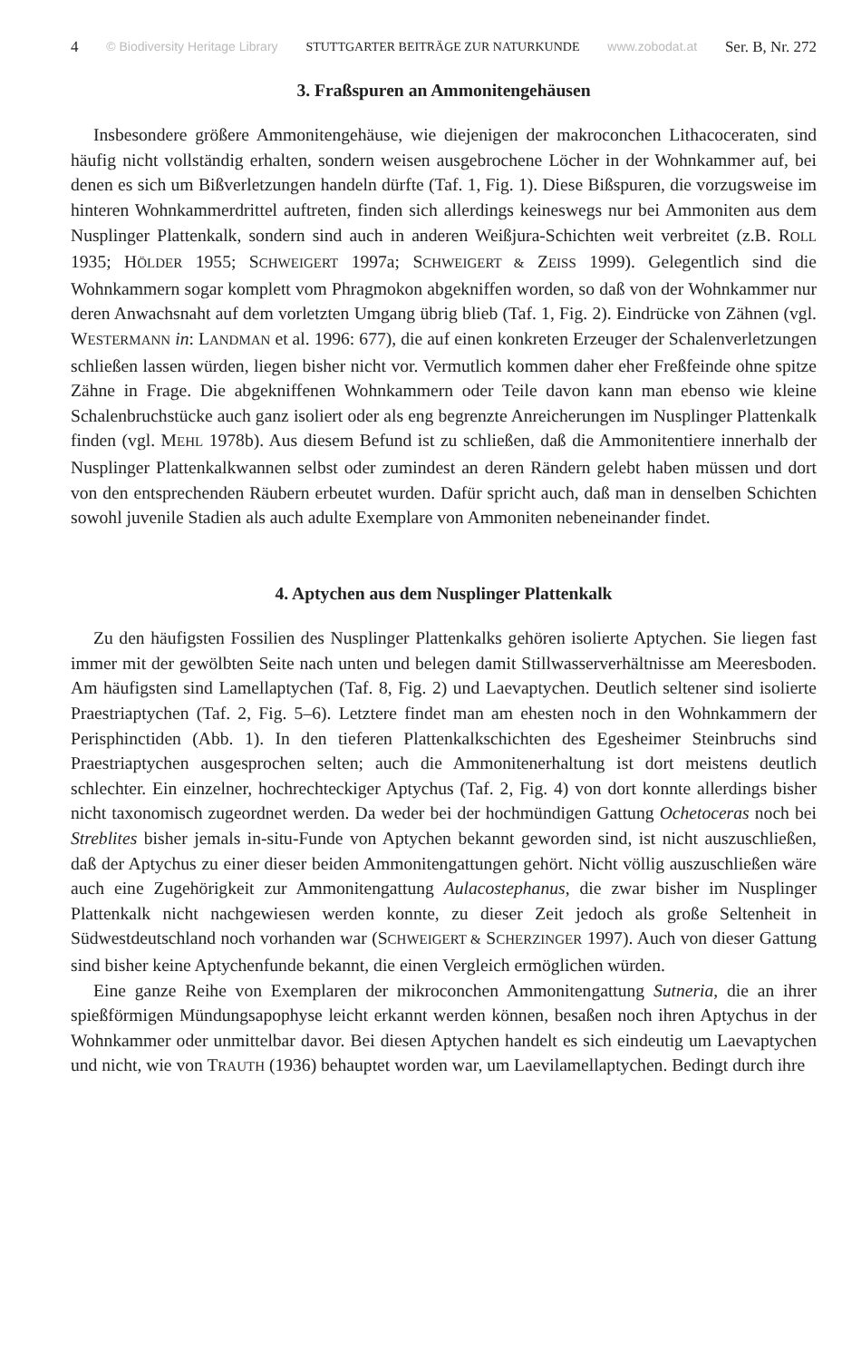4 © Biodiversity Heritage Library STUTTGARTER BEITRÄGE ZUR NATURKUNDE www.zobodat.at Ser. B, Nr. 272
3. Fraßspuren an Ammonitengehäusen
Insbesondere größere Ammonitengehäuse, wie diejenigen der makroconchen Lithacoceraten, sind häufig nicht vollständig erhalten, sondern weisen ausgebrochene Löcher in der Wohnkammer auf, bei denen es sich um Bißverletzungen handeln dürfte (Taf. 1, Fig. 1). Diese Bißspuren, die vorzugsweise im hinteren Wohnkammerdrittel auftreten, finden sich allerdings keineswegs nur bei Ammoniten aus dem Nusplinger Plattenkalk, sondern sind auch in anderen Weißjura-Schichten weit verbreitet (z.B. ROLL 1935; HÖLDER 1955; SCHWEIGERT 1997a; SCHWEIGERT & ZEISS 1999). Gelegentlich sind die Wohnkammern sogar komplett vom Phragmokon abgekniffen worden, so daß von der Wohnkammer nur deren Anwachsnaht auf dem vorletzten Umgang übrig blieb (Taf. 1, Fig. 2). Eindrücke von Zähnen (vgl. WESTERMANN in: LANDMAN et al. 1996: 677), die auf einen konkreten Erzeuger der Schalenverletzungen schließen lassen würden, liegen bisher nicht vor. Vermutlich kommen daher eher Freßfeinde ohne spitze Zähne in Frage. Die abgekniffenen Wohnkammern oder Teile davon kann man ebenso wie kleine Schalenbruchstücke auch ganz isoliert oder als eng begrenzte Anreicherungen im Nusplinger Plattenkalk finden (vgl. MEHL 1978b). Aus diesem Befund ist zu schließen, daß die Ammonitentiere innerhalb der Nusplinger Plattenkalkwannen selbst oder zumindest an deren Rändern gelebt haben müssen und dort von den entsprechenden Räubern erbeutet wurden. Dafür spricht auch, daß man in denselben Schichten sowohl juvenile Stadien als auch adulte Exemplare von Ammoniten nebeneinander findet.
4. Aptychen aus dem Nusplinger Plattenkalk
Zu den häufigsten Fossilien des Nusplinger Plattenkalks gehören isolierte Aptychen. Sie liegen fast immer mit der gewölbten Seite nach unten und belegen damit Stillwasserverhältnisse am Meeresboden. Am häufigsten sind Lamellaptychen (Taf. 8, Fig. 2) und Laevaptychen. Deutlich seltener sind isolierte Praestriaptychen (Taf. 2, Fig. 5–6). Letztere findet man am ehesten noch in den Wohnkammern der Perisphinctiden (Abb. 1). In den tieferen Plattenkalkschichten des Egesheimer Steinbruchs sind Praestriaptychen ausgesprochen selten; auch die Ammonitenerhaltung ist dort meistens deutlich schlechter. Ein einzelner, hochrechteckiger Aptychus (Taf. 2, Fig. 4) von dort konnte allerdings bisher nicht taxonomisch zugeordnet werden. Da weder bei der hochmündigen Gattung Ochetoceras noch bei Streblites bisher jemals in-situ-Funde von Aptychen bekannt geworden sind, ist nicht auszuschließen, daß der Aptychus zu einer dieser beiden Ammonitengattungen gehört. Nicht völlig auszuschließen wäre auch eine Zugehörigkeit zur Ammonitengattung Aulacostephanus, die zwar bisher im Nusplinger Plattenkalk nicht nachgewiesen werden konnte, zu dieser Zeit jedoch als große Seltenheit in Südwestdeutschland noch vorhanden war (SCHWEIGERT & SCHERZINGER 1997). Auch von dieser Gattung sind bisher keine Aptychenfunde bekannt, die einen Vergleich ermöglichen würden.
Eine ganze Reihe von Exemplaren der mikroconchen Ammonitengattung Sutneria, die an ihrer spießförmigen Mündungsapophyse leicht erkannt werden können, besaßen noch ihren Aptychus in der Wohnkammer oder unmittelbar davor. Bei diesen Aptychen handelt es sich eindeutig um Laevaptychen und nicht, wie von TRAUTH (1936) behauptet worden war, um Laevilamellaptychen. Bedingt durch ihre